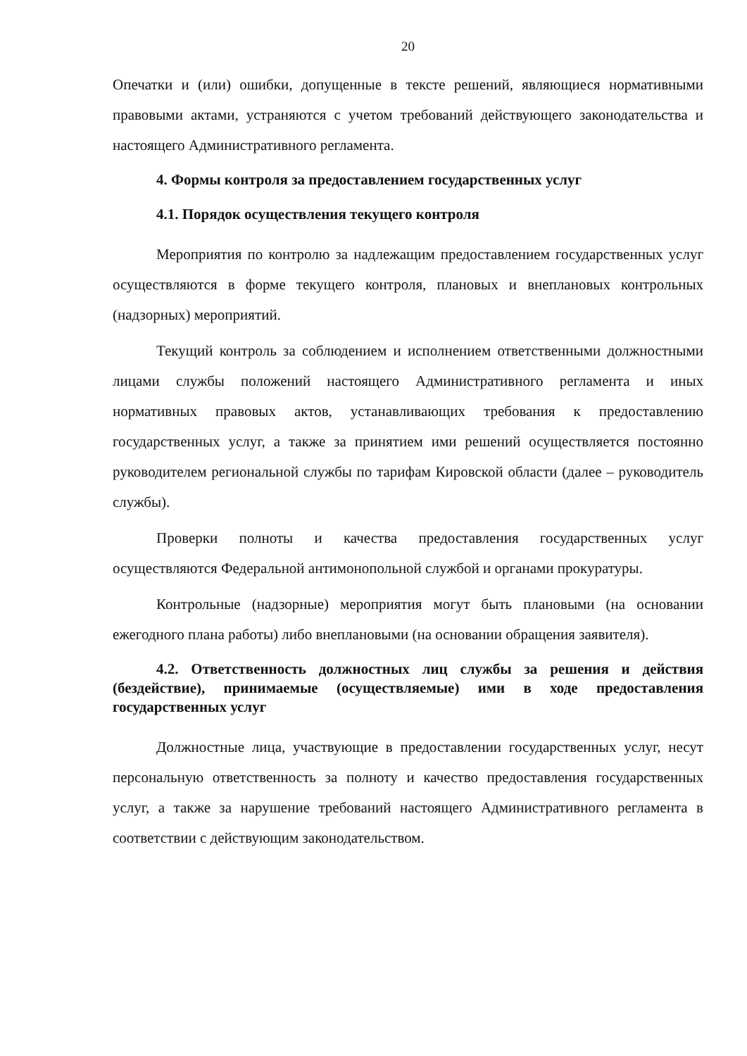20
Опечатки и (или) ошибки, допущенные в тексте решений, являющиеся нормативными правовыми актами, устраняются с учетом требований действующего законодательства и настоящего Административного регламента.
4. Формы контроля за предоставлением государственных услуг
4.1. Порядок осуществления текущего контроля
Мероприятия по контролю за надлежащим предоставлением государственных услуг осуществляются в форме текущего контроля, плановых и внеплановых контрольных (надзорных) мероприятий.
Текущий контроль за соблюдением и исполнением ответственными должностными лицами службы положений настоящего Административного регламента и иных нормативных правовых актов, устанавливающих требования к предоставлению государственных услуг, а также за принятием ими решений осуществляется постоянно руководителем региональной службы по тарифам Кировской области (далее – руководитель службы).
Проверки полноты и качества предоставления государственных услуг осуществляются Федеральной антимонопольной службой и органами прокуратуры.
Контрольные (надзорные) мероприятия могут быть плановыми (на основании ежегодного плана работы) либо внеплановыми (на основании обращения заявителя).
4.2. Ответственность должностных лиц службы за решения и действия (бездействие), принимаемые (осуществляемые) ими в ходе предоставления государственных услуг
Должностные лица, участвующие в предоставлении государственных услуг, несут персональную ответственность за полноту и качество предоставления государственных услуг, а также за нарушение требований настоящего Административного регламента в соответствии с действующим законодательством.